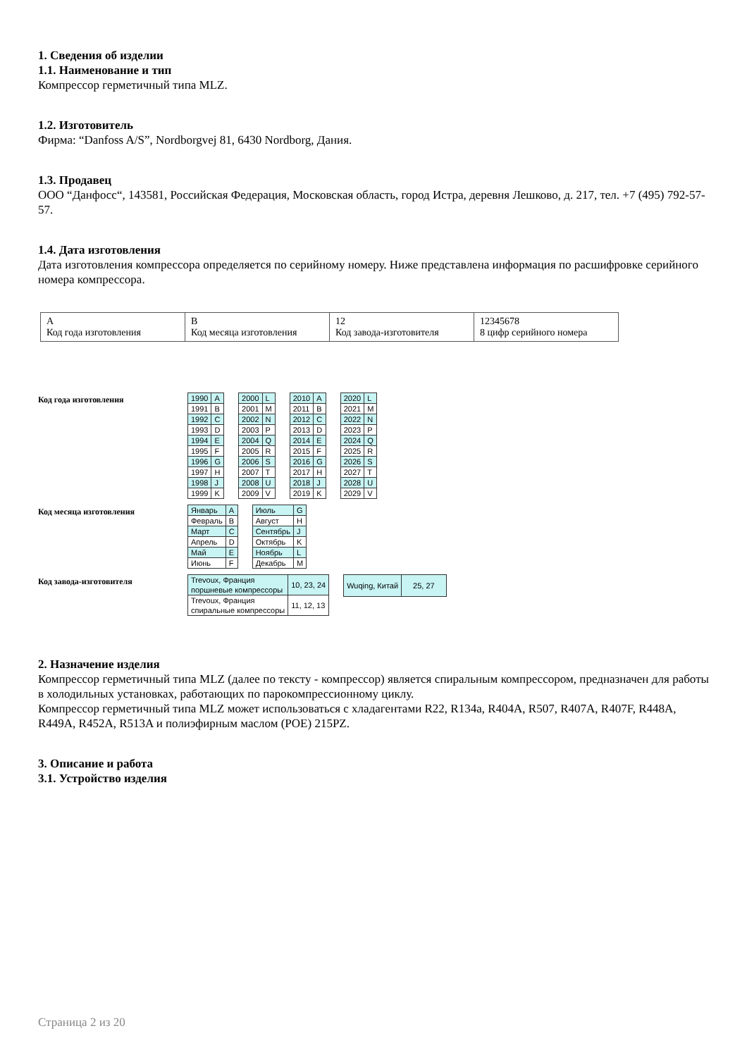1. Сведения об изделии
1.1. Наименование и тип
Компрессор герметичный типа MLZ.
1.2. Изготовитель
Фирма: “Danfoss A/S”, Nordborgvej 81, 6430 Nordborg, Дания.
1.3. Продавец
ООО “Данфосс“, 143581, Российская Федерация, Московская область, город Истра, деревня Лешково, д. 217, тел. +7 (495) 792-57-57.
1.4. Дата изготовления
Дата изготовления компрессора определяется по серийному номеру. Ниже представлена информация по расшифровке серийного номера компрессора.
| A Код года изготовления | B Код месяца изготовления | 12 Код завода-изготовителя | 12345678 8 цифр серийного номера |
Код года изготовления
| 1990 | A |
| 1991 | B |
| 1992 | C |
| 1993 | D |
| 1994 | E |
| 1995 | F |
| 1996 | G |
| 1997 | H |
| 1998 | J |
| 1999 | K |
| 2000 | L |
| 2001 | M |
| 2002 | N |
| 2003 | P |
| 2004 | Q |
| 2005 | R |
| 2006 | S |
| 2007 | T |
| 2008 | U |
| 2009 | V |
| 2010 | A |
| 2011 | B |
| 2012 | C |
| 2013 | D |
| 2014 | E |
| 2015 | F |
| 2016 | G |
| 2017 | H |
| 2018 | J |
| 2019 | K |
| 2020 | L |
| 2021 | M |
| 2022 | N |
| 2023 | P |
| 2024 | Q |
| 2025 | R |
| 2026 | S |
| 2027 | T |
| 2028 | U |
| 2029 | V |
Код месяца изготовления
| Январь | A |
| Февраль | B |
| Март | C |
| Апрель | D |
| Май | E |
| Июнь | F |
| Июль | G |
| Август | H |
| Сентябрь | J |
| Октябрь | K |
| Ноябрь | L |
| Декабрь | M |
Код завода-изготовителя
| Trevoux, Франция поршневые компрессоры | 10, 23, 24 |
| Trevoux, Франция спиральные компрессоры | 11, 12, 13 |
| Wuqing, Китай | 25, 27 |
2. Назначение изделия
Компрессор герметичный типа MLZ (далее по тексту - компрессор) является спиральным компрессором, предназначен для работы в холодильных установках, работающих по парокомпрессионному циклу.
Компрессор герметичный типа MLZ может использоваться с хладагентами R22, R134a, R404A, R507, R407A, R407F, R448A, R449A, R452A, R513A и полиэфирным маслом (POE) 215PZ.
3. Описание и работа
3.1. Устройство изделия
Страница 2 из 20